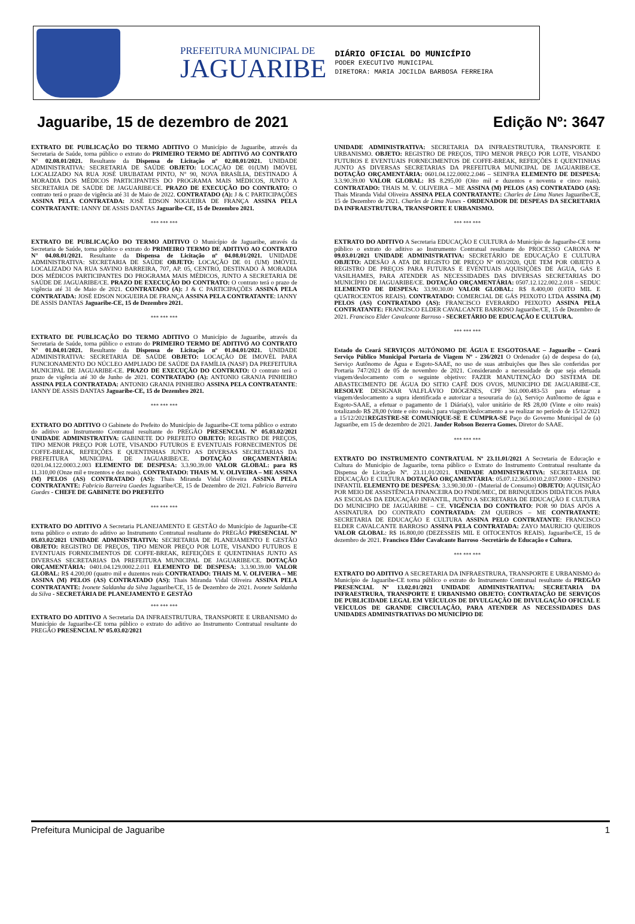PREFEITURA MUNICIPAL DE
JAGUARIBE
DIÁRIO OFICIAL DO MUNICÍPIO
PODER EXECUTIVO MUNICIPAL
DIRETORA: MARIA JOCILDA BARBOSA FERREIRA
Jaguaribe, 15 de dezembro de 2021 Edição Nº: 3647
EXTRATO DE PUBLICAÇÃO DO TERMO ADITIVO O Município de Jaguaribe, através da Secretaria de Saúde, torna público o extrato do PRIMEIRO TERMO DE ADITIVO AO CONTRATO N° 02.08.01/2021. Resultante da Dispensa de Licitação nº 02.08.01/2021. UNIDADE ADMINISTRATIVA: SECRETARIA DE SAÚDE OBJETO: LOCAÇÃO DE 01(UM) IMÓVEL LOCALIZADO NA RUA JOSÉ URUBATAM PINTO, N° 90, NOVA BRASÍLIA, DESTINADO Á MORADIA DOS MÉDICOS PARTICIPANTES DO PROGRAMA MAIS MÉDICOS, JUNTO A SECRETARIA DE SAÚDE DE JAGUARIBE/CE. PRAZO DE EXECUÇÃO DO CONTRATO: O contrato terá o prazo de vigência até 31 de Maio de 2022. CONTRATADO (A): J & C PARTICIPAÇÕES ASSINA PELA CONTRATADA: JOSÉ EDSON NOGUEIRA DE FRANÇA ASSINA PELA CONTRATANTE: IANNY DE ASSIS DANTAS Jaguaribe-CE, 15 de Dezembro 2021.
*** *** ***
EXTRATO DE PUBLICAÇÃO DO TERMO ADITIVO O Município de Jaguaribe, através da Secretaria de Saúde, torna público o extrato do PRIMEIRO TERMO DE ADITIVO AO CONTRATO N° 04.08.01/2021. Resultante da Dispensa de Licitação nº 04.08.01/2021. UNIDADE ADMINISTRATIVA: SECRETARIA DE SAÚDE OBJETO: LOCAÇÃO DE 01 (UM) IMÓVEL LOCALIZADO NA RUA SAVINO BARREIRA, 707, AP. 05, CENTRO, DESTINADO À MORADIA DOS MÉDICOS PARTICIPANTES DO PROGRAMA MAIS MÉDICOS, JUNTO A SECRETARIA DE SAÚDE DE JAGUARIBE/CE. PRAZO DE EXECUÇÃO DO CONTRATO: O contrato terá o prazo de vigência até 31 de Maio de 2021. CONTRATADO (A): J & C PARTICIPAÇÕES ASSINA PELA CONTRATADA: JOSÉ EDSON NOGUEIRA DE FRANÇA ASSINA PELA CONTRATANTE: IANNY DE ASSIS DANTAS Jaguaribe-CE, 15 de Dezembro 2021.
*** *** ***
EXTRATO DE PUBLICAÇÃO DO TERMO ADITIVO O Município de Jaguaribe, através da Secretaria de Saúde, torna público o extrato do PRIMEIRO TERMO DE ADITIVO AO CONTRATO N° 01.04.01/2021. Resultante da Dispensa de Licitação nº 01.04.01/2021. UNIDADE ADMINISTRATIVA: SECRETARIA DE SAÚDE OBJETO: LOCAÇÃO DE IMOVÉL PARA FUNCIONAMENTO DO NÚCLEO AMPLIADO DE SAÚDE DA FAMÍLIA (NASF) DA PREFEITURA MUNICIPAL DE JAGUARIBE-CE. PRAZO DE EXECUÇÃO DO CONTRATO: O contrato terá o prazo de vigência até 30 de Junho de 2021. CONTRATADO (A): ANTONIO GRANJA PINHEIRO ASSINA PELA CONTRATADA: ANTONIO GRANJA PINHEIRO ASSINA PELA CONTRATANTE: IANNY DE ASSIS DANTAS Jaguaribe-CE, 15 de Dezembro 2021.
*** *** ***
EXTRATO DO ADITIVO O Gabinete do Prefeito do Município de Jaguaribe-CE torna público o extrato do aditivo ao Instrumento Contratual resultante do PREGÃO PRESENCIAL Nº 05.03.02/2021 UNIDADE ADMINISTRATIVA: GABINETE DO PREFEITO OBJETO: REGISTRO DE PREÇOS, TIPO MENOR PREÇO POR LOTE, VISANDO FUTUROS E EVENTUAIS FORNECIMENTOS DE COFFE-BREAK, REFEIÇÕES E QUENTINHAS JUNTO AS DIVERSAS SECRETARIAS DA PREFEITURA MUNICIPAL DE JAGUARIBE/CE. DOTAÇÃO ORÇAMENTÁRIA: 0201.04.122.0003.2.003 ELEMENTO DE DESPESA: 3.3.90.39.00 VALOR GLOBAL: para R$ 11.310,00 (Onze mil e trezentos e dez reais). CONTRATADO: THAIS M. V. OLIVEIRA – ME ASSINA (M) PELOS (AS) CONTRATADO (AS): Thais Miranda Vidal Oliveira ASSINA PELA CONTRATANTE: Fabricio Barreira Guedes Jaguaribe/CE, 15 de Dezembro de 2021. Fabricio Barreira Guedes - CHEFE DE GABINETE DO PREFEITO
*** *** ***
EXTRATO DO ADITIVO A Secretaria PLANEJAMENTO E GESTÃO do Município de Jaguaribe-CE torna público o extrato do aditivo ao Instrumento Contratual resultante do PREGÃO PRESENCIAL Nº 05.03.02/2021 UNIDADE ADMINISTRATIVA: SECRETARIA DE PLANEJAMENTO E GESTÃO OBJETO: REGISTRO DE PREÇOS, TIPO MENOR PREÇO POR LOTE, VISANDO FUTUROS E EVENTUAIS FORNECIMENTOS DE COFFE-BREAK, REFEIÇÕES E QUENTINHAS JUNTO AS DIVERSAS SECRETARIAS DA PREFEITURA MUNICIPAL DE JAGUARIBE/CE. DOTAÇÃO ORÇAMENTÁRIA: 0401.04.129.0002.2.011 ELEMENTO DE DESPESA: 3.3.90.39.00 VALOR GLOBAL: R$ 4.200,00 (quatro mil e duzentos reais CONTRATADO: THAIS M. V. OLIVEIRA – ME ASSINA (M) PELOS (AS) CONTRATADO (AS): Thais Miranda Vidal Oliveira ASSINA PELA CONTRATANTE: Ivonete Saldanha da Silva Jaguaribe/CE, 15 de Dezembro de 2021. Ivonete Saldanha da Silva - SECRETÁRIA DE PLANEJAMENTO E GESTÃO
*** *** ***
EXTRATO DO ADITIVO A Secretaria DA INFRAESTRUTURA, TRANSPORTE E URBANISMO do Município de Jaguaribe-CE torna público o extrato do aditivo ao Instrumento Contratual resultante do PREGÃO PRESENCIAL Nº 05.03.02/2021
UNIDADE ADMINISTRATIVA: SECRETARIA DA INFRAESTRUTURA, TRANSPORTE E URBANISMO. OBJETO: REGISTRO DE PREÇOS, TIPO MENOR PREÇO POR LOTE, VISANDO FUTUROS E EVENTUAIS FORNECIMENTOS DE COFFE-BREAK, REFEIÇÕES E QUENTINHAS JUNTO AS DIVERSAS SECRETARIAS DA PREFEITURA MUNICIPAL DE JAGUARIBE/CE. DOTAÇÃO ORÇAMENTÁRIA: 0601.04.122.0002.2.046 – SEINFRA ELEMENTO DE DESPESA: 3.3.90.39.00 VALOR GLOBAL: R$ 8.295,00 (Oito mil e duzentos e noventa e cinco reais). CONTRATADO: THAIS M. V. OLIVEIRA – ME ASSINA (M) PELOS (AS) CONTRATADO (AS): Thais Miranda Vidal Oliveira ASSINA PELA CONTRATANTE: Charles de Lima Nunes Jaguaribe/CE, 15 de Dezembro de 2021. Charles de Lima Nunes - ORDENADOR DE DESPEAS DA SECRETARIA DA INFRAESTRUTURA, TRANSPORTE E URBANISMO.
*** *** ***
EXTRATO DO ADITIVO A Secretaria EDUCAÇÃO E CULTURA do Município de Jaguaribe-CE torna público o extrato do aditivo ao Instrumento Contratual resultante do PROCESSO CARONA Nº 09.03.01/2021 UNIDADE ADMINISTRATIVA: SECRETÁRIO DE EDUCAÇÃO E CULTURA OBJETO: ADESÃO A ATA DE REGISTO DE PREÇO Nº 003/2020, QUE TEM POR OBJETO A REGISTRO DE PREÇOS PARA FUTURAS E EVENTUAIS AQUISIÇÕES DE ÁGUA, GÁS E VASILHAMES, PARA ATENDER AS NECESSIDADES DAS DIVERSAS SECRETARIAS DO MUNICÍPIO DE JAGUARIBE/CE. DOTAÇÃO ORÇAMENTÁRIA: 0507.12.122.002.2.018 – SEDUC ELEMENTO DE DESPESA: 33.90.30.00 VALOR GLOBAL: R$ 8.400,00 (OITO MIL E QUATROCENTOS REAIS). CONTRATADO: COMERCIAL DE GÁS PEIXOTO LTDA ASSINA (M) PELOS (AS) CONTRATADO (AS): FRANCISCO EVERARDO PEIXOTO ASSINA PELA CONTRATANTE: FRANCISCO ELDER CAVALCANTE BARROSO Jaguaribe/CE, 15 de Dezembro de 2021. Francisco Elder Cavalcante Barroso - SECRETÁRIO DE EDUCAÇÃO E CULTURA.
*** *** ***
Estado do Ceará SERVIÇOS AUTÓNOMO DE ÁGUA E ESGOTOSAAE – Jaguaribe – Ceará Serviço Público Municipal Portaria de Viagem Nº - 236/2021 O Ordenador (a) de despesa do (a), Serviço Autônomo de Água e Esgoto-SAAE, no uso de suas atribuições que lhes são conferidas por Portaria 747/2021 de 05 de novembro de 2021. Considerando a necessidade de que seja efetuada viagem/deslocamento com o seguinte objetivo: FAZER MANUTENÇÃO DO SISTEMA DE ABASTECIMENTO DE ÁGUA DO SITIO CAFÊ DOS OVOS, MUNICIPIO DE JAGUARIBE-CE. RESOLVE DESIGNAR VALFLÁVIO DIÓGENES, CPF 361.000.483-53 para efetuar a viagem/deslocamento a supra identificada e autorizar a tesouraria do (a), Serviço Autônomo de água e Esgoto-SAAE, a efetuar o pagamento de 1 Diária(s), valor unitário de R$ 28,00 (Vinte e oito reais) totalizando R$ 28,00 (vinte e oito reais.) para viagem/deslocamento a se realizar no período de 15/12/2021 a 15/12/2021REGISTRE-SE COMUNIQUE-SE E CUMPRA-SE Paço do Governo Municipal de (a) Jaguaribe, em 15 de dezembro de 2021. Jander Robson Bezerra Gomes. Diretor do SAAE.
*** *** ***
EXTRATO DO INSTRUMENTO CONTRATUAL Nº 23.11.01/2021 A Secretaria de Educação e Cultura do Município de Jaguaribe, torna público o Extrato do Instrumento Contratual resultante da Dispensa de Licitação Nº. 23.11.01/2021. UNIDADE ADMINISTRATIVA: SECRETARIA DE EDUCAÇÃO E CULTURA DOTAÇÃO ORÇAMENTÁRIA: 05.07.12.365.0010.2.037.0000 - ENSINO INFANTIL ELEMENTO DE DESPESA: 3.3.90.30.00 - (Material de Consumo) OBJETO: AQUISIÇÃO POR MEIO DE ASSISTÊNCIA FINANCEIRA DO FNDE/MEC, DE BRINQUEDOS DIDÁTICOS PARA AS ESCOLAS DA EDUCAÇÃO INFANTIL, JUNTO A SECRETARIA DE EDUCAÇÃO E CULTURA DO MUNICIPIO DE JAGUARIBE – CE. VIGÊNCIA DO CONTRATO: POR 90 DIAS APÓS A ASSINATURA DO CONTRATO CONTRATADA: ZM QUEIROS – ME CONTRATANTE: SECRETARIA DE EDUCAÇÃO E CULTURA ASSINA PELO CONTRATANTE: FRANCISCO ELDER CAVALCANTE BARROSO ASSINA PELA CONTRATADA: ZAYO MAURICIO QUEIROS VALOR GLOBAL: R$ 16.800,00 (DEZESSEIS MIL E OITOCENTOS REAIS). Jaguaribe/CE, 15 de dezembro de 2021. Francisco Elder Cavalcante Barroso -Secretário de Educação e Cultura.
*** *** ***
EXTRATO DO ADITIVO A SECRETARIA DA INFRAESTRURA, TRANSPORTE E URBANISMO do Município de Jaguaribe-CE torna público o extrato do Instrumento Contratual resultante da PREGÃO PRESENCIAL Nº 13.02.01/2021 UNIDADE ADMINISTRATIVA: SECRETARIA DA INFRAESTRURA, TRANSPORTE E URBANISMO OBJETO: CONTRATAÇÃO DE SERVIÇOS DE PUBLICIDADE LEGAL EM VEÍCULOS DE DIVULGAÇÃO DE DIVULGAÇÃO OFICIAL E VEÍCULOS DE GRANDE CIRCULAÇÃO, PARA ATENDER AS NECESSIDADES DAS UNIDADES ADMINISTRATIVAS DO MUNICÍPIO DE
Prefeitura Municipal de Jaguaribe 1